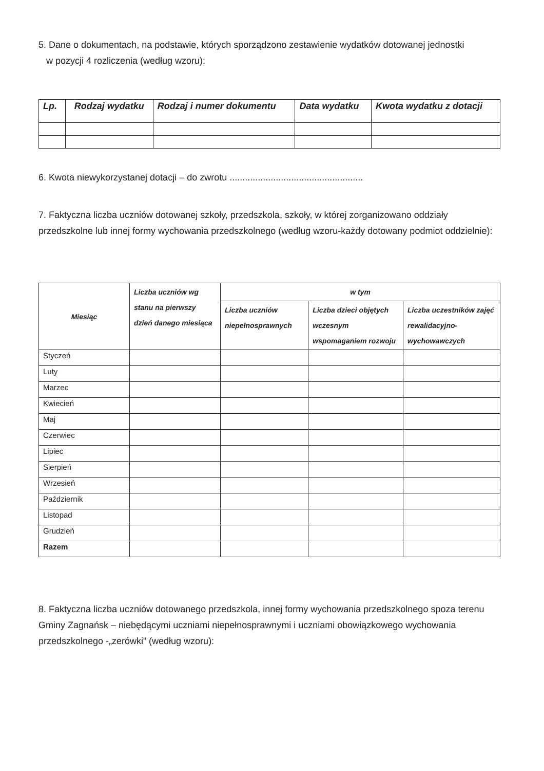5. Dane o dokumentach, na podstawie, których sporządzono zestawienie wydatków dotowanej jednostki
w pozycji 4 rozliczenia (według wzoru):
| Lp. | Rodzaj wydatku | Rodzaj i numer dokumentu | Data wydatku | Kwota wydatku z dotacji |
| --- | --- | --- | --- | --- |
6. Kwota niewykorzystanej dotacji – do zwrotu ....................................................
7. Faktyczna liczba uczniów dotowanej szkoły, przedszkola, szkoły, w której zorganizowano oddziały przedszkolne lub innej formy wychowania przedszkolnego (według wzoru-każdy dotowany podmiot oddzielnie):
| Miesiąc | Liczba uczniów wg stanu na pierwszy dzień danego miesiąca | w tym | | |
| --- | --- | --- | --- | --- |
| | | Liczba uczniów niepełnosprawnych | Liczba dzieci objętych wczesnym wspomaganiem rozwoju | Liczba uczestników zajęć rewalidacyjno-wychowawczych |
| Styczeń | | | | |
| Luty | | | | |
| Marzec | | | | |
| Kwiecień | | | | |
| Maj | | | | |
| Czerwiec | | | | |
| Lipiec | | | | |
| Sierpień | | | | |
| Wrzesień | | | | |
| Październik | | | | |
| Listopad | | | | |
| Grudzień | | | | |
| Razem | | | | |
8. Faktyczna liczba uczniów dotowanego przedszkola, innej formy wychowania przedszkolnego spoza terenu Gminy Zagnańsk – niebędącymi uczniami niepełnosprawnymi i uczniami obowiązkowego wychowania przedszkolnego -„zerówki” (według wzoru):